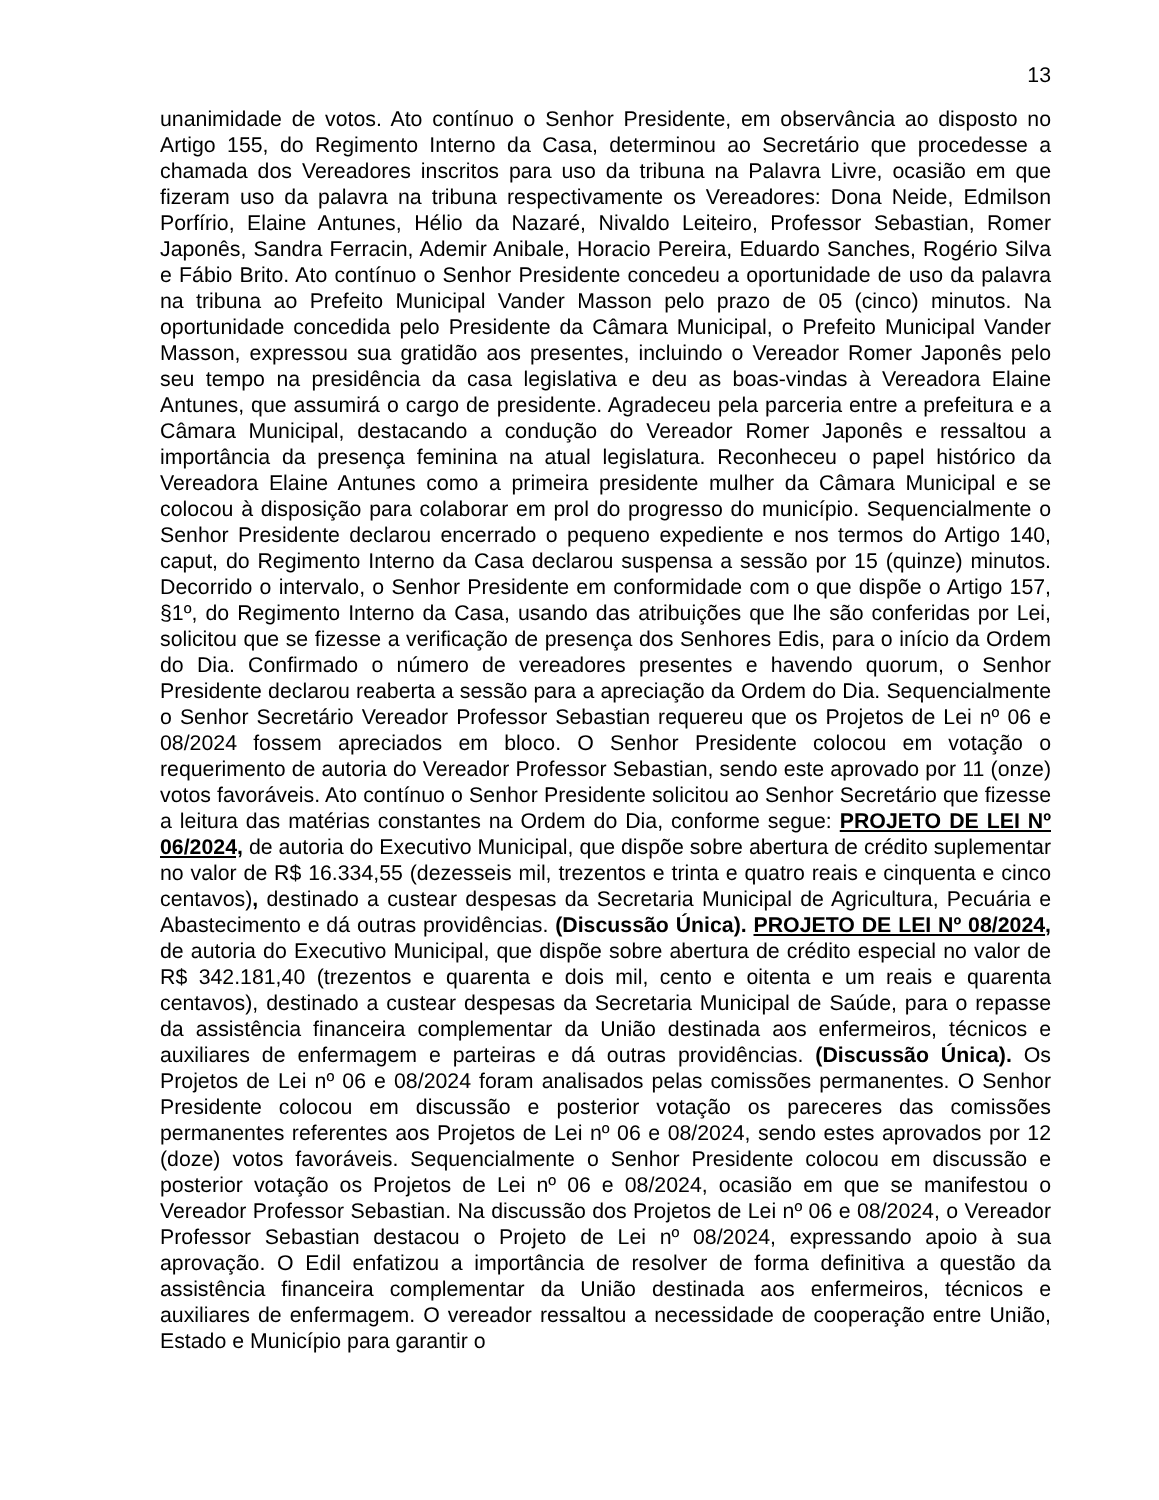13
unanimidade de votos. Ato contínuo o Senhor Presidente, em observância ao disposto no Artigo 155, do Regimento Interno da Casa, determinou ao Secretário que procedesse a chamada dos Vereadores inscritos para uso da tribuna na Palavra Livre, ocasião em que fizeram uso da palavra na tribuna respectivamente os Vereadores: Dona Neide, Edmilson Porfírio, Elaine Antunes, Hélio da Nazaré, Nivaldo Leiteiro, Professor Sebastian, Romer Japonês, Sandra Ferracin, Ademir Anibale, Horacio Pereira, Eduardo Sanches, Rogério Silva e Fábio Brito. Ato contínuo o Senhor Presidente concedeu a oportunidade de uso da palavra na tribuna ao Prefeito Municipal Vander Masson pelo prazo de 05 (cinco) minutos. Na oportunidade concedida pelo Presidente da Câmara Municipal, o Prefeito Municipal Vander Masson, expressou sua gratidão aos presentes, incluindo o Vereador Romer Japonês pelo seu tempo na presidência da casa legislativa e deu as boas-vindas à Vereadora Elaine Antunes, que assumirá o cargo de presidente. Agradeceu pela parceria entre a prefeitura e a Câmara Municipal, destacando a condução do Vereador Romer Japonês e ressaltou a importância da presença feminina na atual legislatura. Reconheceu o papel histórico da Vereadora Elaine Antunes como a primeira presidente mulher da Câmara Municipal e se colocou à disposição para colaborar em prol do progresso do município. Sequencialmente o Senhor Presidente declarou encerrado o pequeno expediente e nos termos do Artigo 140, caput, do Regimento Interno da Casa declarou suspensa a sessão por 15 (quinze) minutos. Decorrido o intervalo, o Senhor Presidente em conformidade com o que dispõe o Artigo 157, §1º, do Regimento Interno da Casa, usando das atribuições que lhe são conferidas por Lei, solicitou que se fizesse a verificação de presença dos Senhores Edis, para o início da Ordem do Dia. Confirmado o número de vereadores presentes e havendo quorum, o Senhor Presidente declarou reaberta a sessão para a apreciação da Ordem do Dia. Sequencialmente o Senhor Secretário Vereador Professor Sebastian requereu que os Projetos de Lei nº 06 e 08/2024 fossem apreciados em bloco. O Senhor Presidente colocou em votação o requerimento de autoria do Vereador Professor Sebastian, sendo este aprovado por 11 (onze) votos favoráveis. Ato contínuo o Senhor Presidente solicitou ao Senhor Secretário que fizesse a leitura das matérias constantes na Ordem do Dia, conforme segue: PROJETO DE LEI Nº 06/2024, de autoria do Executivo Municipal, que dispõe sobre abertura de crédito suplementar no valor de R$ 16.334,55 (dezesseis mil, trezentos e trinta e quatro reais e cinquenta e cinco centavos), destinado a custear despesas da Secretaria Municipal de Agricultura, Pecuária e Abastecimento e dá outras providências. (Discussão Única). PROJETO DE LEI Nº 08/2024, de autoria do Executivo Municipal, que dispõe sobre abertura de crédito especial no valor de R$ 342.181,40 (trezentos e quarenta e dois mil, cento e oitenta e um reais e quarenta centavos), destinado a custear despesas da Secretaria Municipal de Saúde, para o repasse da assistência financeira complementar da União destinada aos enfermeiros, técnicos e auxiliares de enfermagem e parteiras e dá outras providências. (Discussão Única). Os Projetos de Lei nº 06 e 08/2024 foram analisados pelas comissões permanentes. O Senhor Presidente colocou em discussão e posterior votação os pareceres das comissões permanentes referentes aos Projetos de Lei nº 06 e 08/2024, sendo estes aprovados por 12 (doze) votos favoráveis. Sequencialmente o Senhor Presidente colocou em discussão e posterior votação os Projetos de Lei nº 06 e 08/2024, ocasião em que se manifestou o Vereador Professor Sebastian. Na discussão dos Projetos de Lei nº 06 e 08/2024, o Vereador Professor Sebastian destacou o Projeto de Lei nº 08/2024, expressando apoio à sua aprovação. O Edil enfatizou a importância de resolver de forma definitiva a questão da assistência financeira complementar da União destinada aos enfermeiros, técnicos e auxiliares de enfermagem. O vereador ressaltou a necessidade de cooperação entre União, Estado e Município para garantir o